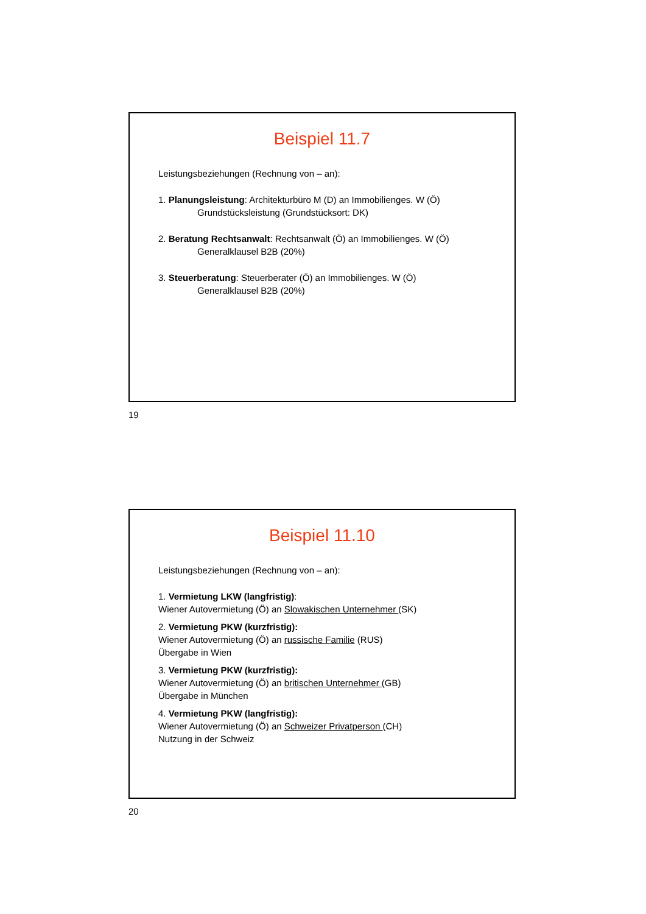Beispiel 11.7
Leistungsbeziehungen (Rechnung von – an):
1. Planungsleistung: Architekturbüro M (D) an Immobilienges. W (Ö)
Grundstücksleistung (Grundstücksort: DK)
2. Beratung Rechtsanwalt: Rechtsanwalt (Ö) an Immobilienges. W (Ö)
Generalklausel B2B (20%)
3. Steuerberatung: Steuerberater (Ö) an Immobilienges. W (Ö)
Generalklausel B2B (20%)
19
Beispiel 11.10
Leistungsbeziehungen (Rechnung von – an):
1. Vermietung LKW (langfristig):
Wiener Autovermietung (Ö) an Slowakischen Unternehmer (SK)
2. Vermietung PKW (kurzfristig):
Wiener Autovermietung (Ö) an russische Familie (RUS)
Übergabe in Wien
3. Vermietung PKW (kurzfristig):
Wiener Autovermietung (Ö) an britischen Unternehmer (GB)
Übergabe in München
4. Vermietung PKW (langfristig):
Wiener Autovermietung (Ö) an Schweizer Privatperson (CH)
Nutzung in der Schweiz
20